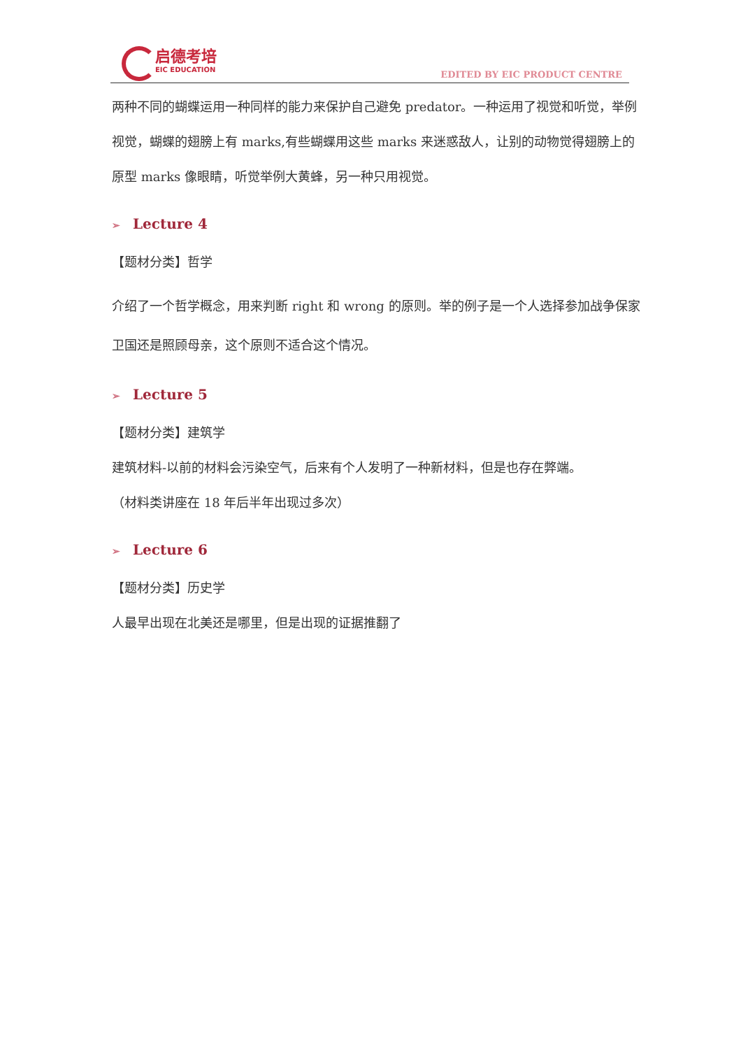启德考培
EIC EDUCATION
EDITED BY EIC PRODUCT CENTRE
两种不同的蝴蝶运用一种同样的能力来保护自己避免 predator。一种运用了视觉和听觉，举例视觉，蝴蝶的翅膀上有 marks,有些蝴蝶用这些 marks 来迷惑敌人，让别的动物觉得翅膀上的原型 marks 像眼睛，听觉举例大黄蜂，另一种只用视觉。
➢ Lecture 4
【题材分类】哲学
介绍了一个哲学概念，用来判断 right 和 wrong 的原则。举的例子是一个人选择参加战争保家卫国还是照顾母亲，这个原则不适合这个情况。
➢ Lecture 5
【题材分类】建筑学
建筑材料-以前的材料会污染空气，后来有个人发明了一种新材料，但是也存在弊端。
（材料类讲座在 18 年后半年出现过多次）
➢ Lecture 6
【题材分类】历史学
人最早出现在北美还是哪里，但是出现的证据推翻了